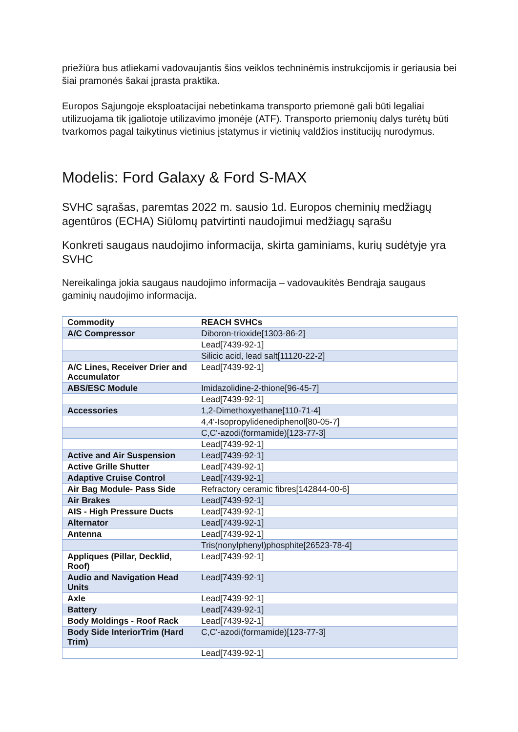priežiūra bus atliekami vadovaujantis šios veiklos techninėmis instrukcijomis ir geriausia bei šiai pramonės šakai įprasta praktika.
Europos Sąjungoje eksploatacijai nebetinkama transporto priemonė gali būti legaliai utilizuojama tik įgaliotoje utilizavimo įmonėje (ATF). Transporto priemonių dalys turėtų būti tvarkomos pagal taikytinus vietinius įstatymus ir vietinių valdžios institucijų nurodymus.
Modelis: Ford Galaxy & Ford S-MAX
SVHC sąrašas, paremtas 2022 m. sausio 1d. Europos cheminių medžiagų agentūros (ECHA) Siūlomų patvirtinti naudojimui medžiagų sąrašu
Konkreti saugaus naudojimo informacija, skirta gaminiams, kurių sudėtyje yra SVHC
Nereikalinga jokia saugaus naudojimo informacija – vadovaukitės Bendrąja saugaus gaminių naudojimo informacija.
| Commodity | REACH SVHCs |
| --- | --- |
| A/C Compressor | Diboron-trioxide[1303-86-2] |
| | Lead[7439-92-1] |
| | Silicic acid, lead salt[11120-22-2] |
| A/C Lines, Receiver Drier and Accumulator | Lead[7439-92-1] |
| ABS/ESC Module | Imidazolidine-2-thione[96-45-7] |
| | Lead[7439-92-1] |
| Accessories | 1,2-Dimethoxyethane[110-71-4] |
| | 4,4'-Isopropylidenediphenol[80-05-7] |
| | C,C'-azodi(formamide)[123-77-3] |
| | Lead[7439-92-1] |
| Active and Air Suspension | Lead[7439-92-1] |
| Active Grille Shutter | Lead[7439-92-1] |
| Adaptive Cruise Control | Lead[7439-92-1] |
| Air Bag Module- Pass Side | Refractory ceramic fibres[142844-00-6] |
| Air Brakes | Lead[7439-92-1] |
| AIS - High Pressure Ducts | Lead[7439-92-1] |
| Alternator | Lead[7439-92-1] |
| Antenna | Lead[7439-92-1] |
| | Tris(nonylphenyl)phosphite[26523-78-4] |
| Appliques (Pillar, Decklid, Roof) | Lead[7439-92-1] |
| Audio and Navigation Head Units | Lead[7439-92-1] |
| Axle | Lead[7439-92-1] |
| Battery | Lead[7439-92-1] |
| Body Moldings - Roof Rack | Lead[7439-92-1] |
| Body Side InteriorTrim (Hard Trim) | C,C'-azodi(formamide)[123-77-3] |
| | Lead[7439-92-1] |